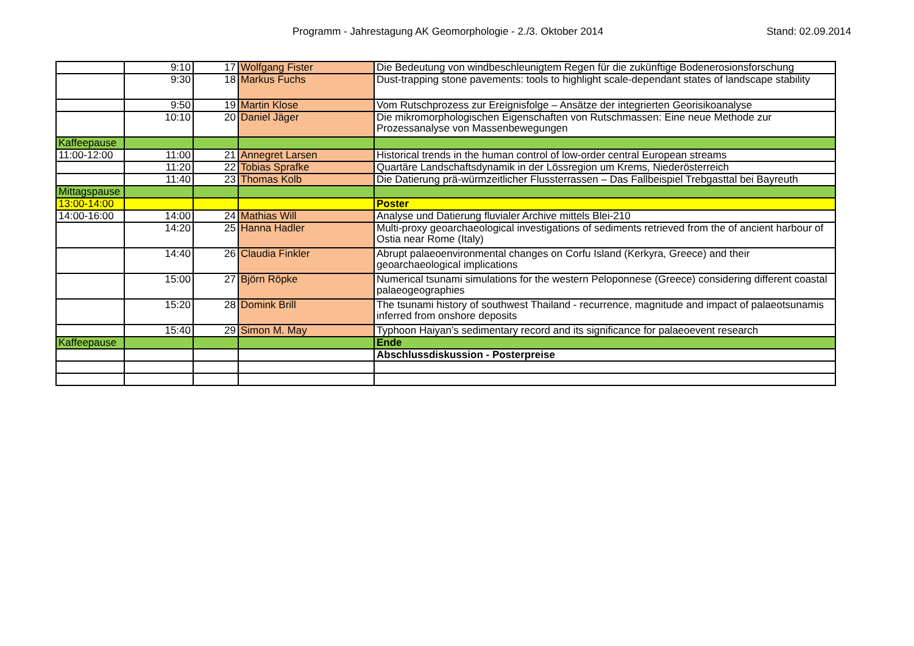Programm - Jahrestagung AK Geomorphologie - 2./3. Oktober 2014 Stand: 02.09.2014
| | 9:10 | 17 | Wolfgang Fister | Die Bedeutung von windbeschleunigtem Regen für die zukünftige Bodenerosionsforschung |
| | 9:30 | 18 | Markus Fuchs | Dust-trapping stone pavements: tools to highlight scale-dependant states of landscape stability |
| | 9:50 | 19 | Martin Klose | Vom Rutschprozess zur Ereignisfolge – Ansätze der integrierten Georisikoanalyse |
| | 10:10 | 20 | Daniel Jäger | Die mikromorphologischen Eigenschaften von Rutschmassen: Eine neue Methode zur Prozessanalyse von Massenbewegungen |
| Kaffeepause | | | | |
| 11:00-12:00 | 11:00 | 21 | Annegret Larsen | Historical trends in the human control of low-order central European streams |
| | 11:20 | 22 | Tobias Sprafke | Quartäre Landschaftsdynamik in der Lössregion um Krems, Niederösterreich |
| | 11:40 | 23 | Thomas Kolb | Die Datierung prä-würmzeitlicher Flussterrassen – Das Fallbeispiel Trebgasttal bei Bayreuth |
| Mittagspause | | | | |
| 13:00-14:00 | | | | Poster |
| 14:00-16:00 | 14:00 | 24 | Mathias Will | Analyse und Datierung fluvialer Archive mittels Blei-210 |
| | 14:20 | 25 | Hanna Hadler | Multi-proxy geoarchaeological investigations of sediments retrieved from the of ancient harbour of Ostia near Rome (Italy) |
| | 14:40 | 26 | Claudia Finkler | Abrupt palaeoenvironmental changes on Corfu Island (Kerkyra, Greece) and their geoarchaeological implications |
| | 15:00 | 27 | Björn Röpke | Numerical tsunami simulations for the western Peloponnese (Greece) considering different coastal palaeogeographies |
| | 15:20 | 28 | Domink Brill | The tsunami history of southwest Thailand - recurrence, magnitude and impact of palaeotsunamis inferred from onshore deposits |
| | 15:40 | 29 | Simon M. May | Typhoon Haiyan’s sedimentary record and its significance for palaeoevent research |
| Kaffeepause | | | | Ende |
| | | | | Abschlussdiskussion - Posterpreise |